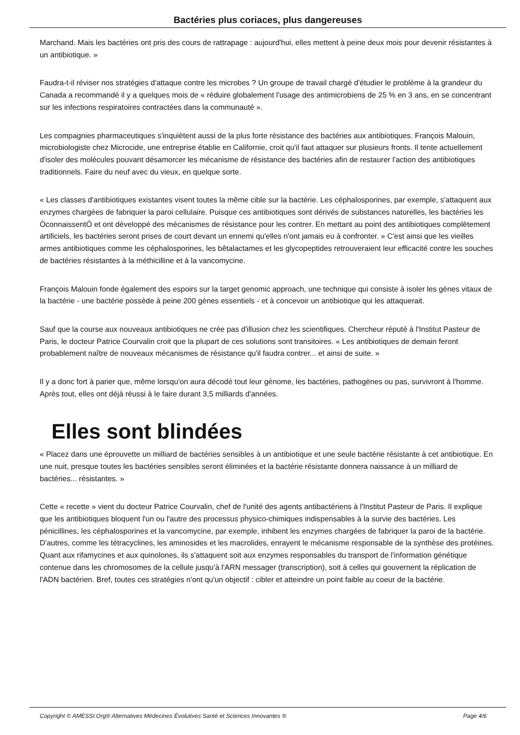Bactéries plus coriaces, plus dangereuses
Marchand. Mais les bactéries ont pris des cours de rattrapage : aujourd'hui, elles mettent à peine deux mois pour devenir résistantes à un antibiotique. »
Faudra-t-il réviser nos stratégies d'attaque contre les microbes ? Un groupe de travail chargé d'étudier le problème à la grandeur du Canada a recommandé il y a quelques mois de « réduire globalement l'usage des antimicrobiens de 25 % en 3 ans, en se concentrant sur les infections respiratoires contractées dans la communauté ».
Les compagnies pharmaceutiques s'inquiètent aussi de la plus forte résistance des bactéries aux antibiotiques. François Malouin, microbiologiste chez Microcide, une entreprise établie en Californie, croit qu'il faut attaquer sur plusieurs fronts. Il tente actuellement d'isoler des molécules pouvant désamorcer les mécanisme de résistance des bactéries afin de restaurer l'action des antibiotiques traditionnels. Faire du neuf avec du vieux, en quelque sorte.
« Les classes d'antibiotiques existantes visent toutes la même cible sur la bactérie. Les céphalosporines, par exemple, s'attaquent aux enzymes chargées de fabriquer la paroi cellulaire. Puisque ces antibiotiques sont dérivés de substances naturelles, les bactéries les ÒconnaissentÓ et ont développé des mécanismes de résistance pour les contrer. En mettant au point des antibiotiques complètement artificiels, les bactéries seront prises de court devant un ennemi qu'elles n'ont jamais eu à confronter. » C'est ainsi que les vieilles armes antibiotiques comme les céphalosporines, les bêtalactames et les glycopeptides retrouveraient leur efficacité contre les souches de bactéries résistantes à la méthicilline et à la vancomycine.
François Malouin fonde également des espoirs sur la target genomic approach, une technique qui consiste à isoler les gènes vitaux de la bactérie - une bactérie possède à peine 200 gènes essentiels - et à concevoir un antibiotique qui les attaquerait.
Sauf que la course aux nouveaux antibiotiques ne crée pas d'illusion chez les scientifiques. Chercheur réputé à l'Institut Pasteur de Paris, le docteur Patrice Courvalin croit que la plupart de ces solutions sont transitoires. « Les antibiotiques de demain feront probablement naître de nouveaux mécanismes de résistance qu'il faudra contrer... et ainsi de suite. »
Il y a donc fort à parier que, même lorsqu'on aura décodé tout leur génome, les bactéries, pathogènes ou pas, survivront à l'homme. Après tout, elles ont déjà réussi à le faire durant 3,5 milliards d'années.
Elles sont blindées
« Placez dans une éprouvette un milliard de bactéries sensibles à un antibiotique et une seule bactérie résistante à cet antibiotique. En une nuit, presque toutes les bactéries sensibles seront éliminées et la bactérie résistante donnera naissance à un milliard de bactéries... résistantes. »
Cette « recette » vient du docteur Patrice Courvalin, chef de l'unité des agents antibactériens à l'Institut Pasteur de Paris. Il explique que les antibiotiques bloquent l'un ou l'autre des processus physico-chimiques indispensables à la survie des bactéries. Les pénicillines, les céphalosporines et la vancomycine, par exemple, inhibent les enzymes chargées de fabriquer la paroi de la bactérie. D'autres, comme les tétracyclines, les aminosides et les macrolides, enrayent le mécanisme responsable de la synthèse des protéines. Quant aux rifamycines et aux quinolones, ils s'attaquent soit aux enzymes responsables du transport de l'information génétique contenue dans les chromosomes de la cellule jusqu'à l'ARN messager (transcription), soit à celles qui gouvernent la réplication de l'ADN bactérien. Bref, toutes ces stratégies n'ont qu'un objectif : cibler et atteindre un point faible au coeur de la bactérie.
Copyright © AMESSI.Org® Alternatives Médecines Évolutives Santé et Sciences Innovantes ® Page 4/6